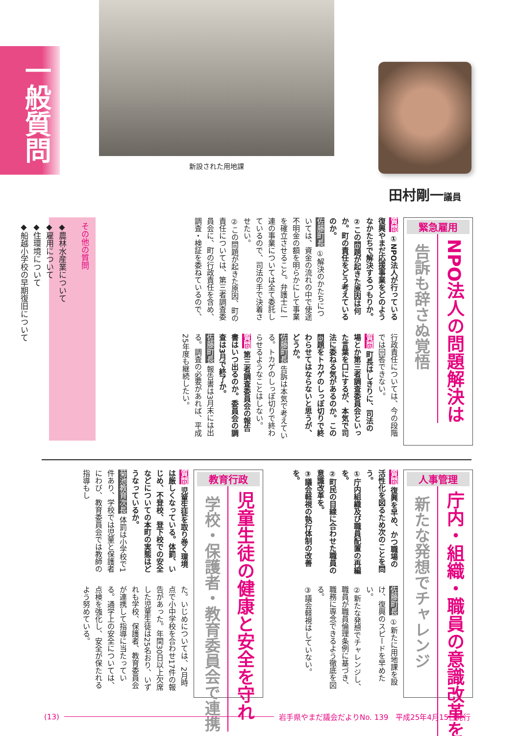一般質問
新設された用地課
田村剛一議員
緊急雇用
NPO法人の問題解決は
告訴も辞さぬ覚悟
質問 ①NPO法人が行っている復興やまだ応援事業をどのようなかたちで解決するつもりか。
②この問題が起きた原因は何か。町の責任をどう考えているのか。
佐藤町長 ①解決のかたちについては、資金の流れの中で使途不明金の額を明らかにして事業を確立させること。弁護士に一連の事業については全て委託しているので、司法の手で決着させたい。
②この問題が起きた原因、町の責任については、第三者調査委員会に、町の行政責任を含め、調査・検証を委ねているので、
行政責任については、今の段階では回答できない。
質問 町長はしきりに、司法の場とか第三者調査委員会といった言葉を口にするが、本気で司法に委ねる気があるのか。この問題をトカゲのしっぽ切りで終わらせてはならないと思うが、どうか。
佐藤町長 告訴は本気で考えている。トカゲのしっぽ切りで終わらせるようなことはしない。
質問 第三者調査委員会の報告書はいつ出るのか。委員会の調査は3月で終了か。
佐藤町長 報告書は3月末には出る。調査の必要があれば、平成25年度も継続したい。
その他の質問
◆農林水産業について
◆雇用について
◆住環境について
◆船越小学校の早期復旧について
人事管理
庁内・組織・職員の意識改革を
新たな発想でチャレンジ
質問 復興を早め、かつ職場の活性化を図るため次のことを問う。
①庁内組織及び職員配置の再編を。
②町民の目線に合わせた職員の意識改革を。
③議会軽視の執行体制の改善を。
佐藤町長 ①新たに用地課を設け、復興のスピードを早めたい。
②新たな発想でチャレンジし、職員が職員倫理条例に基づき、職務に専念できるよう徹底を図る。
③議会軽視はしていない。
教育行政
児童生徒の健康と安全を守れ
学校・保護者・教育委員会で連携
質問 児童生徒を取り巻く環境は厳しくなっている。体罰、いじめ、不登校、登下校での安全などについての本町の実態はどうなっているか。
菊池教育次長 体罰は小学校で1件あり、学校では児童と保護者にわび、教育委員会では教師の指導もし
た。いじめについては、2月時点で小中学校を合わせ17件の報告があった。年間30日以上欠席した児童生徒は25名おり、いずれも学校、保護者、教育委員会が連携して指導に当たっている。通学上の安全については、点検を強化し、安全が保たれるよう努めている。
(13) 岩手県やまだ議会だよりNo. 139　平成25年4月15日発行